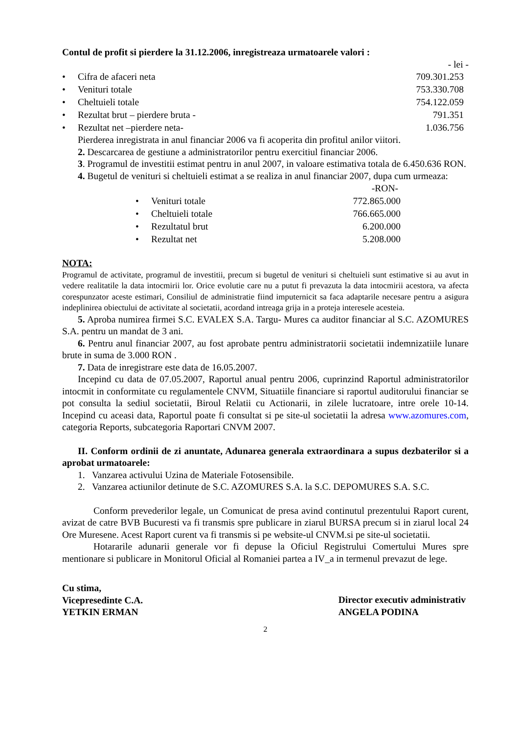Contul de profit si pierdere la 31.12.2006, inregistreaza urmatoarele valori :
- lei -
| • | Cifra de afaceri neta | 709.301.253 |
| • | Venituri totale | 753.330.708 |
| • | Cheltuieli totale | 754.122.059 |
| • | Rezultat brut – pierdere bruta - | 791.351 |
| • | Rezultat net –pierdere neta- | 1.036.756 |
Pierderea inregistrata in anul financiar 2006 va fi acoperita din profitul anilor viitori.
2. Descarcarea de gestiune a administratorilor pentru exercitiul financiar 2006.
3. Programul de investitii estimat pentru in anul 2007, in valoare estimativa totala de 6.450.636 RON.
4. Bugetul de venituri si cheltuieli estimat a se realiza in anul financiar 2007, dupa cum urmeaza:
| | | -RON- |
| • | Venituri totale | 772.865.000 |
| • | Cheltuieli totale | 766.665.000 |
| • | Rezultatul brut | 6.200.000 |
| • | Rezultat net | 5.208.000 |
NOTA:
Programul de activitate, programul de investitii, precum si bugetul de venituri si cheltuieli sunt estimative si au avut in vedere realitatile la data intocmirii lor. Orice evolutie care nu a putut fi prevazuta la data intocmirii acestora, va afecta corespunzator aceste estimari, Consiliul de administratie fiind imputernicit sa faca adaptarile necesare pentru a asigura indeplinirea obiectului de activitate al societatii, acordand intreaga grija in a proteja interesele acesteia.
5. Aproba numirea firmei S.C. EVALEX S.A. Targu- Mures ca auditor financiar al S.C. AZOMURES S.A. pentru un mandat de 3 ani.
6. Pentru anul financiar 2007, au fost aprobate pentru administratorii societatii indemnizatiile lunare brute in suma de 3.000 RON .
7. Data de inregistrare este data de 16.05.2007.
Incepind cu data de 07.05.2007, Raportul anual pentru 2006, cuprinzind Raportul administratorilor intocmit in conformitate cu regulamentele CNVM, Situatiile financiare si raportul auditorului financiar se pot consulta la sediul societatii, Biroul Relatii cu Actionarii, in zilele lucratoare, intre orele 10-14. Incepind cu aceasi data, Raportul poate fi consultat si pe site-ul societatii la adresa www.azomures.com, categoria Reports, subcategoria Raportari CNVM 2007.
II. Conform ordinii de zi anuntate, Adunarea generala extraordinara a supus dezbaterilor si a aprobat urmatoarele:
1. Vanzarea activului Uzina de Materiale Fotosensibile.
2. Vanzarea actiunilor detinute de S.C. AZOMURES S.A. la S.C. DEPOMURES S.A. S.C.
Conform prevederilor legale, un Comunicat de presa avind continutul prezentului Raport curent, avizat de catre BVB Bucuresti va fi transmis spre publicare in ziarul BURSA precum si in ziarul local 24 Ore Muresene. Acest Raport curent va fi transmis si pe website-ul CNVM.si pe site-ul societatii.
Hotararile adunarii generale vor fi depuse la Oficiul Registrului Comertului Mures spre mentionare si publicare in Monitorul Oficial al Romaniei partea a IV_a in termenul prevazut de lege.
Cu stima,
Vicepresedinte C.A.
YETKIN ERMAN
Director executiv administrativ
ANGELA PODINA
2